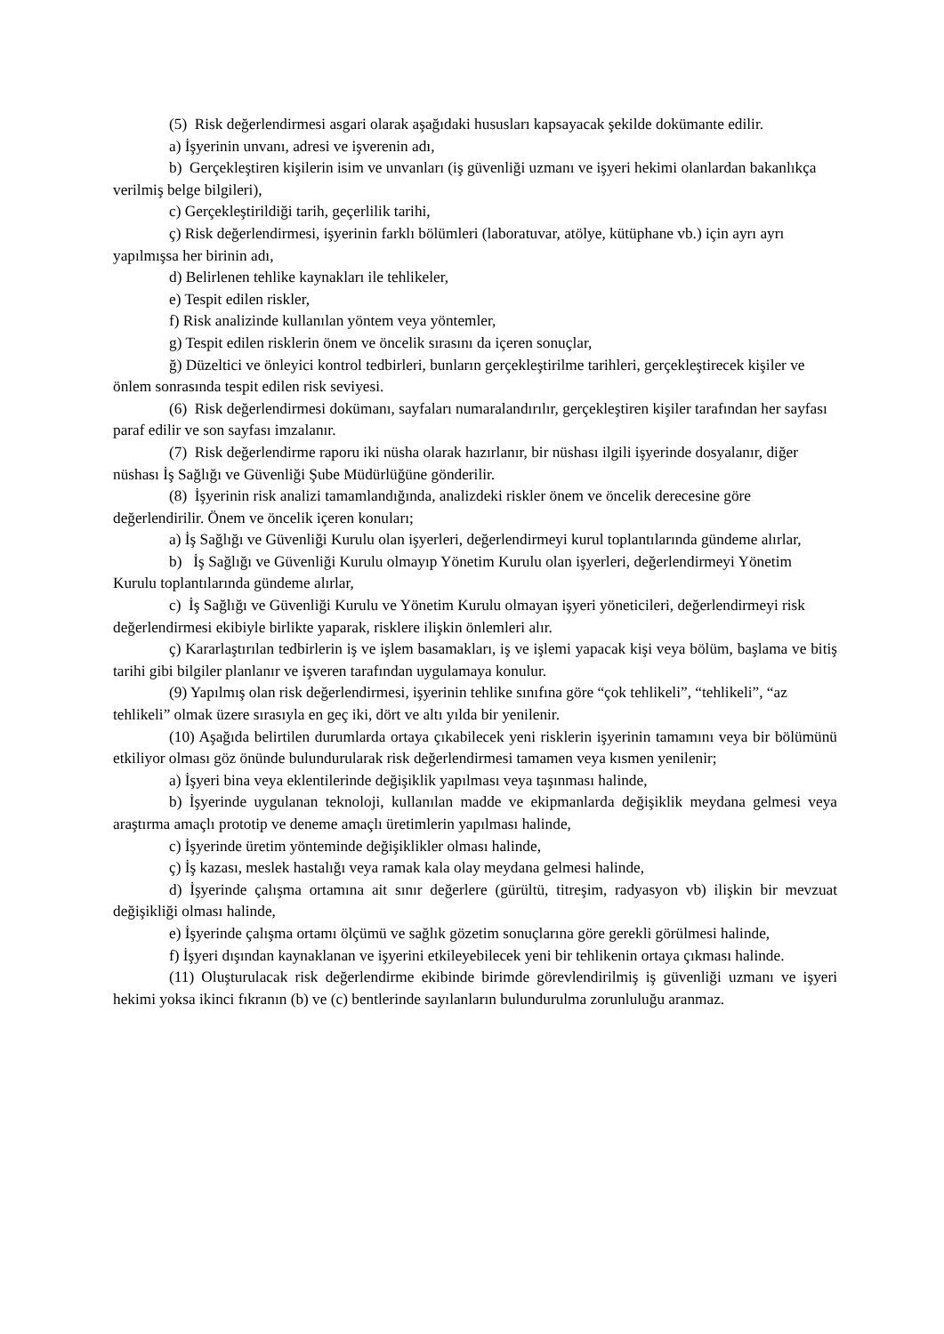(5) Risk değerlendirmesi asgari olarak aşağıdaki hususları kapsayacak şekilde dokümante edilir.
a) İşyerinin unvanı, adresi ve işverenin adı,
b) Gerçekleştiren kişilerin isim ve unvanları (iş güvenliği uzmanı ve işyeri hekimi olanlardan bakanlıkça verilmiş belge bilgileri),
c) Gerçekleştirildiği tarih, geçerlilik tarihi,
ç) Risk değerlendirmesi, işyerinin farklı bölümleri (laboratuvar, atölye, kütüphane vb.) için ayrı ayrı yapılmışsa her birinin adı,
d) Belirlenen tehlike kaynakları ile tehlikeler,
e) Tespit edilen riskler,
f) Risk analizinde kullanılan yöntem veya yöntemler,
g) Tespit edilen risklerin önem ve öncelik sırasını da içeren sonuçlar,
ğ) Düzeltici ve önleyici kontrol tedbirleri, bunların gerçekleştirilme tarihleri, gerçekleştirecek kişiler ve önlem sonrasında tespit edilen risk seviyesi.
(6) Risk değerlendirmesi dokümanı, sayfaları numaralandırılır, gerçekleştiren kişiler tarafından her sayfası paraf edilir ve son sayfası imzalanır.
(7) Risk değerlendirme raporu iki nüsha olarak hazırlanır, bir nüshası ilgili işyerinde dosyalanır, diğer nüshası İş Sağlığı ve Güvenliği Şube Müdürlüğüne gönderilir.
(8) İşyerinin risk analizi tamamlandığında, analizdeki riskler önem ve öncelik derecesine göre değerlendirilir. Önem ve öncelik içeren konuları;
a) İş Sağlığı ve Güvenliği Kurulu olan işyerleri, değerlendirmeyi kurul toplantılarında gündeme alırlar,
b) İş Sağlığı ve Güvenliği Kurulu olmayıp Yönetim Kurulu olan işyerleri, değerlendirmeyi Yönetim Kurulu toplantılarında gündeme alırlar,
c) İş Sağlığı ve Güvenliği Kurulu ve Yönetim Kurulu olmayan işyeri yöneticileri, değerlendirmeyi risk değerlendirmesi ekibiyle birlikte yaparak, risklere ilişkin önlemleri alır.
ç) Kararlaştırılan tedbirlerin iş ve işlem basamakları, iş ve işlemi yapacak kişi veya bölüm, başlama ve bitiş tarihi gibi bilgiler planlanır ve işveren tarafından uygulamaya konulur.
(9) Yapılmış olan risk değerlendirmesi, işyerinin tehlike sınıfına göre “çok tehlikeli”, “tehlikeli”, “az tehlikeli” olmak üzere sırasıyla en geç iki, dört ve altı yılda bir yenilenir.
(10) Aşağıda belirtilen durumlarda ortaya çıkabilecek yeni risklerin işyerinin tamamını veya bir bölümünü etkiliyor olması göz önünde bulundurularak risk değerlendirmesi tamamen veya kısmen yenilenir;
a) İşyeri bina veya eklentilerinde değişiklik yapılması veya taşınması halinde,
b) İşyerinde uygulanan teknoloji, kullanılan madde ve ekipmanlarda değişiklik meydana gelmesi veya araştırma amaçlı prototip ve deneme amaçlı üretimlerin yapılması halinde,
c) İşyerinde üretim yönteminde değişiklikler olması halinde,
ç) İş kazası, meslek hastalığı veya ramak kala olay meydana gelmesi halinde,
d) İşyerinde çalışma ortamına ait sınır değerlere (gürültü, titreşim, radyasyon vb) ilişkin bir mevzuat değişikliği olması halinde,
e) İşyerinde çalışma ortamı ölçümü ve sağlık gözetim sonuçlarına göre gerekli görülmesi halinde,
f) İşyeri dışından kaynaklanan ve işyerini etkileyebilecek yeni bir tehlikenin ortaya çıkması halinde.
(11) Oluşturulacak risk değerlendirme ekibinde birimde görevlendirilmiş iş güvenliği uzmanı ve işyeri hekimi yoksa ikinci fıkranın (b) ve (c) bentlerinde sayılanların bulundurulma zorunluluğu aranmaz.